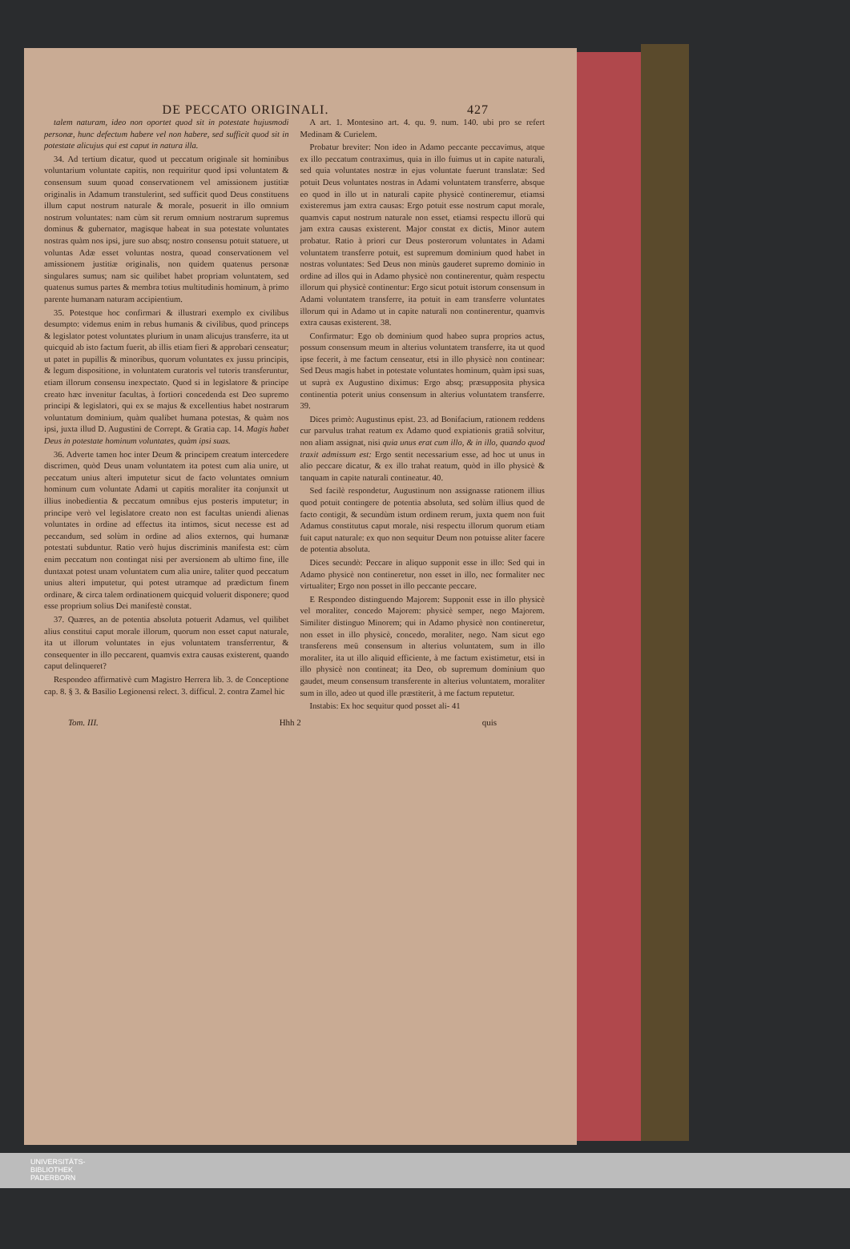DE PECCATO ORIGINALI. 427
talem naturam, ideo non oportet quod sit in potestate hujusmodi personæ, hunc defectum habere vel non habere, sed sufficit quod sit in potestate alicujus qui est caput in natura illa.
34. Ad tertium dicatur, quod ut peccatum originale sit hominibus voluntarium voluntate capitis, non requiritur quod ipsi voluntatem & consensum suum quoad conservationem vel amissionem justitiæ originalis in Adamum transtulerint, sed sufficit quod Deus constituens illum caput nostrum naturale & morale, posuerit in illo omnium nostrum voluntates: nam cùm sit rerum omnium nostrarum supremus dominus & gubernator, magisque habeat in sua potestate voluntates nostras quàm nos ipsi, jure suo absq; nostro consensu potuit statuere, ut voluntas Adæ esset voluntas nostra, quoad conservationem vel amissionem justitiæ originalis, non quidem quatenus personæ singulares sumus; nam sic quilibet habet propriam voluntatem, sed quatenus sumus partes & membra totius multitudinis hominum, à primo parente humanam naturam accipientium.
35. Potestque hoc confirmari & illustrari exemplo ex civilibus desumpto: videmus enim in rebus humanis & civilibus, quod princeps & legislator potest voluntates plurium in unam alicujus transferre, ita ut quicquid ab isto factum fuerit, ab illis etiam fieri & approbari censeatur; ut patet in pupillis & minoribus, quorum voluntates ex jussu principis, & legum dispositione, in voluntatem curatoris vel tutoris transferuntur, etiam illorum consensu inexpectato. Quod si in legislatore & principe creato hæc invenitur facultas, à fortiori concedenda est Deo supremo principi & legislatori, qui ex se majus & excellentius habet nostrarum voluntatum dominium, quàm qualibet humana potestas, & quàm nos ipsi, juxta illud D. Augustini de Corrept. & Gratia cap. 14. Magis habet Deus in potestate hominum voluntates, quàm ipsi suas.
36. Adverte tamen hoc inter Deum & principem creatum intercedere discrimen, quòd Deus unam voluntatem ita potest cum alia unire, ut peccatum unius alteri imputetur sicut de facto voluntates omnium hominum cum voluntate Adami ut capitis moraliter ita conjunxit ut illius inobedientia & peccatum omnibus ejus posteris imputetur; in principe verò vel legislatore creato non est facultas uniendi alienas voluntates in ordine ad effectus ita intimos, sicut necesse est ad peccandum, sed solùm in ordine ad alios externos, qui humanæ potestati subduntur. Ratio verò hujus discriminis manifesta est: cùm enim peccatum non contingat nisi per aversionem ab ultimo fine, ille duntaxat potest unam voluntatem cum alia unire, taliter quod peccatum unius alteri imputetur, qui potest utramque ad prædictum finem ordinare, & circa talem ordinationem quicquid voluerit disponere; quod esse proprium solius Dei manifestè constat.
37. Quæres, an de potentia absoluta potuerit Adamus, vel quilibet alius constitui caput morale illorum, quorum non esset caput naturale, ita ut illorum voluntates in ejus voluntatem transferrentur, & consequenter in illo peccarent, quamvis extra causas existerent, quando caput delinqueret?
Respondeo affirmativè cum Magistro Herrera lib. 3. de Conceptione cap. 8. § 3. & Basilio Legionensi relect. 3. difficul. 2. contra Zamel hic
A art. 1. Montesino art. 4. qu. 9. num. 140. ubi pro se refert Medinam & Curielem.
Probatur breviter: Non ideo in Adamo peccante peccavimus, atque ex illo peccatum contraximus, quia in illo fuimus ut in capite naturali, sed quia voluntates nostræ in ejus voluntate fuerunt translatæ: Sed potuit Deus voluntates nostras in Adami voluntatem transferre, absque eo quod in illo ut in naturali capite physicè contineremur, etiamsi existeremus jam extra causas: Ergo potuit esse nostrum caput morale, quamvis caput nostrum naturale non esset, etiamsi respectu illorū qui jam extra causas existerent. Major constat ex dictis, Minor autem probatur. Ratio à priori cur Deus posterorum voluntates in Adami voluntatem transferre potuit, est supremum dominium quod habet in nostras voluntates: Sed Deus non minùs gauderet supremo dominio in ordine ad illos qui in Adamo physicè non continerentur, quàm respectu illorum qui physicè continentur: Ergo sicut potuit istorum consensum in Adami voluntatem transferre, ita potuit in eam transferre voluntates illorum qui in Adamo ut in capite naturali non continerentur, quamvis extra causas existerent. 38.
Confirmatur: Ego ob dominium quod habeo supra proprios actus, possum consensum meum in alterius voluntatem transferre, ita ut quod ipse fecerit, à me factum censeatur, etsi in illo physicè non continear: Sed Deus magis habet in potestate voluntates hominum, quàm ipsi suas, ut suprà ex Augustino diximus: Ergo absq; præsupposita physica continentia poterit unius consensum in alterius voluntatem transferre. 39.
Dices primò: Augustinus epist. 23. ad Bonifacium, rationem reddens cur parvulus trahat reatum ex Adamo quod expiationis gratiâ solvitur, non aliam assignat, nisi quia unus erat cum illo, & in illo, quando quod traxit admissum est: Ergo sentit necessarium esse, ad hoc ut unus in alio peccare dicatur, & ex illo trahat reatum, quòd in illo physicè & tanquam in capite naturali contineatur. 40.
Sed facilè respondetur, Augustinum non assignasse rationem illius quod potuit contingere de potentia absoluta, sed solùm illius quod de facto contigit, & secundùm istum ordinem rerum, juxta quem non fuit Adamus constitutus caput morale, nisi respectu illorum quorum etiam fuit caput naturale: ex quo non sequitur Deum non potuisse aliter facere de potentia absoluta.
Dices secundò: Peccare in aliquo supponit esse in illo: Sed qui in Adamo physicè non contineretur, non esset in illo, nec formaliter nec virtualiter; Ergo non posset in illo peccante peccare.
E Respondeo distinguendo Majorem: Supponit esse in illo physicè vel moraliter, concedo Majorem: physicè semper, nego Majorem. Similiter distinguo Minorem; qui in Adamo physicè non contineretur, non esset in illo physicè, concedo, moraliter, nego. Nam sicut ego transferens meū consensum in alterius voluntatem, sum in illo moraliter, ita ut illo aliquid efficiente, à me factum existimetur, etsi in illo physicè non contineat; ita Deo, ob supremum dominium quo gaudet, meum consensum transferente in alterius voluntatem, moraliter sum in illo, adeo ut quod ille præstiterit, à me factum reputetur.
Instabis: Ex hoc sequitur quod posset ali- 41
Tom. III. Hhh 2 quis
UNIVERSITÄTS-
BIBLIOTHEK
PADERBORN